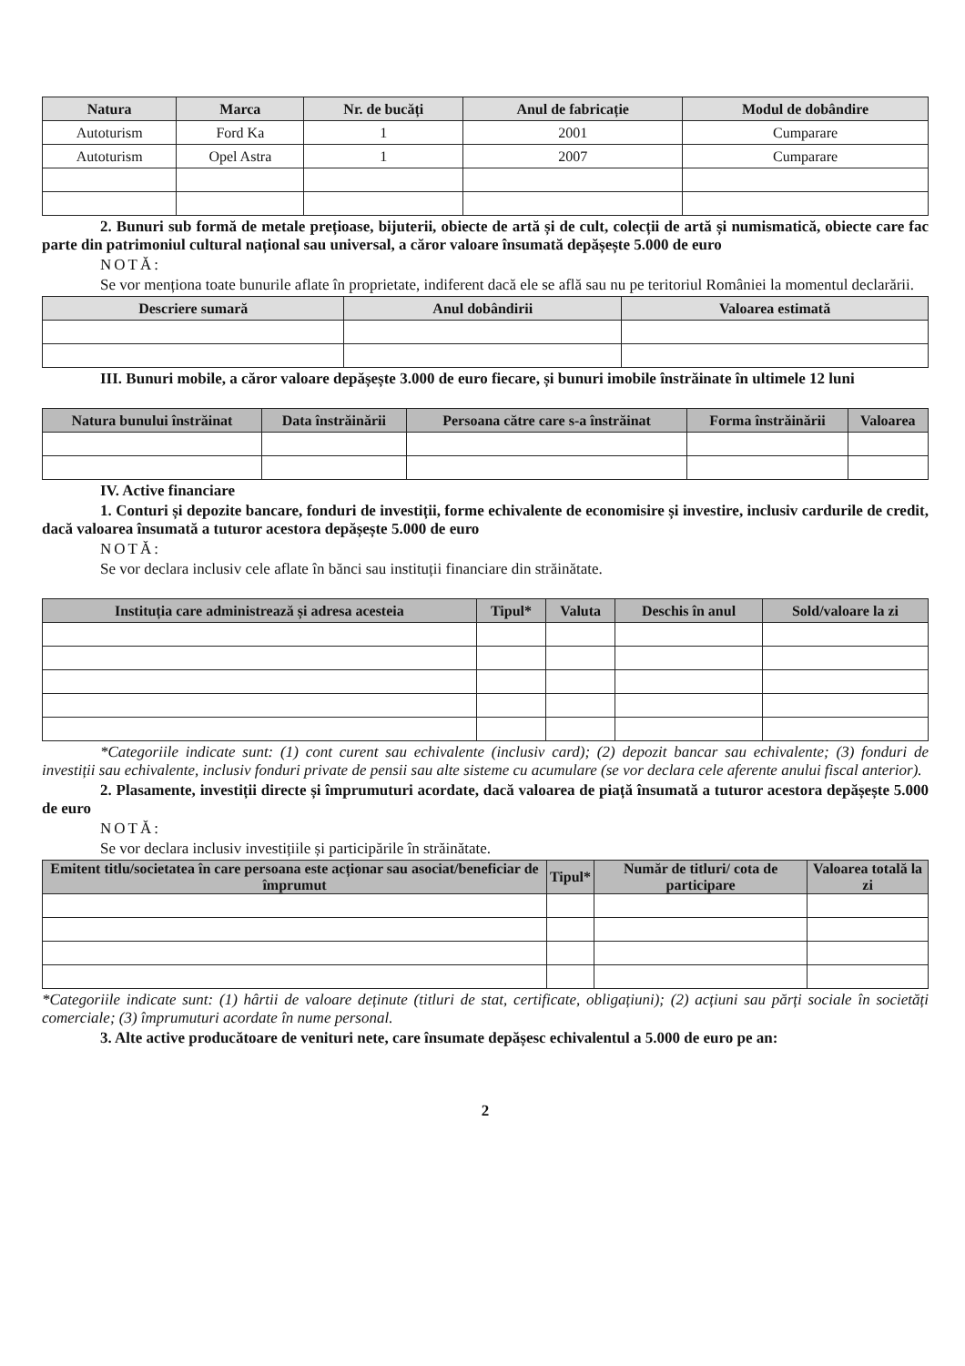| Natura | Marca | Nr. de bucăți | Anul de fabricație | Modul de dobândire |
| --- | --- | --- | --- | --- |
| Autoturism | Ford Ka | 1 | 2001 | Cumparare |
| Autoturism | Opel Astra | 1 | 2007 | Cumparare |
2. Bunuri sub formă de metale prețioase, bijuterii, obiecte de artă și de cult, colecții de artă și numismatică, obiecte care fac parte din patrimoniul cultural național sau universal, a căror valoare însumată depășește 5.000 de euro
NOTĂ:
Se vor menționa toate bunurile aflate în proprietate, indiferent dacă ele se află sau nu pe teritoriul României la momentul declarării.
| Descriere sumară | Anul dobândirii | Valoarea estimată |
| --- | --- | --- |
III. Bunuri mobile, a căror valoare depășește 3.000 de euro fiecare, și bunuri imobile înstrăinate în ultimele 12 luni
| Natura bunului înstrăinat | Data înstrăinării | Persoana către care s-a înstrăinat | Forma înstrăinării | Valoarea |
| --- | --- | --- | --- | --- |
IV. Active financiare
1. Conturi și depozite bancare, fonduri de investiții, forme echivalente de economisire și investire, inclusiv cardurile de credit, dacă valoarea însumată a tuturor acestora depășește 5.000 de euro
NOTĂ:
Se vor declara inclusiv cele aflate în bănci sau instituții financiare din străinătate.
| Instituția care administrează și adresa acesteia | Tipul* | Valuta | Deschis în anul | Sold/valoare la zi |
| --- | --- | --- | --- | --- |
*Categoriile indicate sunt: (1) cont curent sau echivalente (inclusiv card); (2) depozit bancar sau echivalente; (3) fonduri de investiții sau echivalente, inclusiv fonduri private de pensii sau alte sisteme cu acumulare (se vor declara cele aferente anului fiscal anterior).
2. Plasamente, investiții directe și împrumuturi acordate, dacă valoarea de piață însumată a tuturor acestora depășește 5.000 de euro
NOTĂ:
Se vor declara inclusiv investițiile și participările în străinătate.
| Emitent titlu/societatea în care persoana este acționar sau asociat/beneficiar de împrumut | Tipul* | Număr de titluri/ cota de participare | Valoarea totală la zi |
| --- | --- | --- | --- |
*Categoriile indicate sunt: (1) hârtii de valoare deținute (titluri de stat, certificate, obligațiuni); (2) acțiuni sau părți sociale în societăți comerciale; (3) împrumuturi acordate în nume personal.
3. Alte active producătoare de venituri nete, care însumate depășesc echivalentul a 5.000 de euro pe an:
2